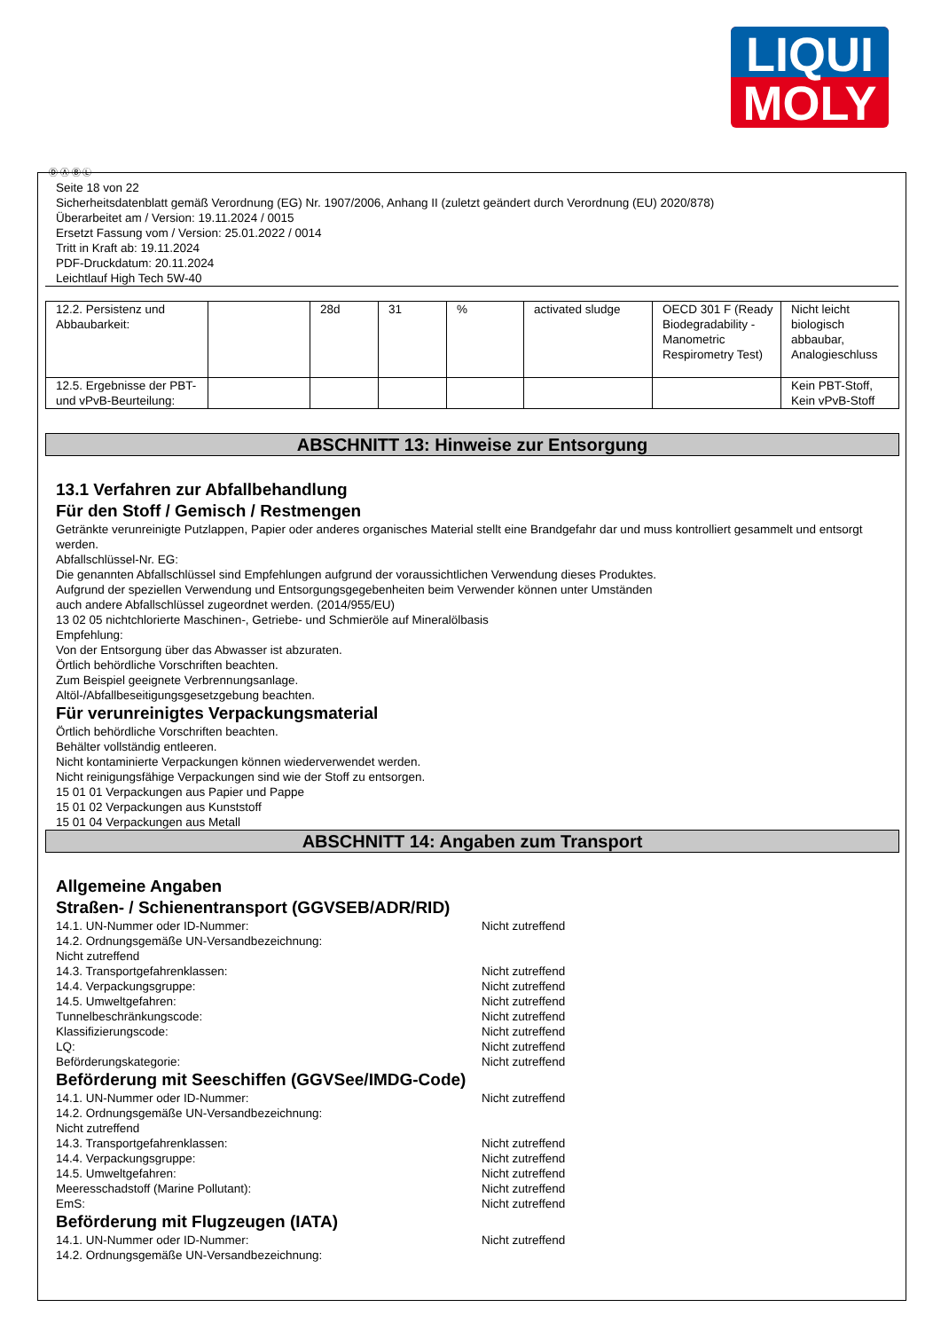LIQUI
MOLY
Ⓓ Ⓐ Ⓑ Ⓛ
Seite 18 von 22
Sicherheitsdatenblatt gemäß Verordnung (EG) Nr. 1907/2006, Anhang II (zuletzt geändert durch Verordnung (EU) 2020/878)
Überarbeitet am / Version: 19.11.2024 / 0015
Ersetzt Fassung vom / Version: 25.01.2022 / 0014
Tritt in Kraft ab: 19.11.2024
PDF-Druckdatum: 20.11.2024
Leichtlauf High Tech 5W-40
| 12.2. Persistenz und Abbaubarkeit: | | 28d | 31 | % | activated sludge | OECD 301 F (Ready Biodegradability - Manometric Respirometry Test) | Nicht leicht biologisch abbaubar, Analogieschluss |
| 12.5. Ergebnisse der PBT- und vPvB-Beurteilung: | | | | | | | Kein PBT-Stoff, Kein vPvB-Stoff |
ABSCHNITT 13: Hinweise zur Entsorgung
13.1 Verfahren zur Abfallbehandlung
Für den Stoff / Gemisch / Restmengen
Getränkte verunreinigte Putzlappen, Papier oder anderes organisches Material stellt eine Brandgefahr dar und muss kontrolliert gesammelt und entsorgt werden.
Abfallschlüssel-Nr. EG:
Die genannten Abfallschlüssel sind Empfehlungen aufgrund der voraussichtlichen Verwendung dieses Produktes.
Aufgrund der speziellen Verwendung und Entsorgungsgegebenheiten beim Verwender können unter Umständen
auch andere Abfallschlüssel zugeordnet werden. (2014/955/EU)
13 02 05 nichtchlorierte Maschinen-, Getriebe- und Schmieröle auf Mineralölbasis
Empfehlung:
Von der Entsorgung über das Abwasser ist abzuraten.
Örtlich behördliche Vorschriften beachten.
Zum Beispiel geeignete Verbrennungsanlage.
Altöl-/Abfallbeseitigungsgesetzgebung beachten.
Für verunreinigtes Verpackungsmaterial
Örtlich behördliche Vorschriften beachten.
Behälter vollständig entleeren.
Nicht kontaminierte Verpackungen können wiederverwendet werden.
Nicht reinigungsfähige Verpackungen sind wie der Stoff zu entsorgen.
15 01 01 Verpackungen aus Papier und Pappe
15 01 02 Verpackungen aus Kunststoff
15 01 04 Verpackungen aus Metall
ABSCHNITT 14: Angaben zum Transport
Allgemeine Angaben
Straßen- / Schienentransport (GGVSEB/ADR/RID)
14.1. UN-Nummer oder ID-Nummer: Nicht zutreffend
14.2. Ordnungsgemäße UN-Versandbezeichnung:
Nicht zutreffend
14.3. Transportgefahrenklassen: Nicht zutreffend
14.4. Verpackungsgruppe: Nicht zutreffend
14.5. Umweltgefahren: Nicht zutreffend
Tunnelbeschränkungscode: Nicht zutreffend
Klassifizierungscode: Nicht zutreffend
LQ: Nicht zutreffend
Beförderungskategorie: Nicht zutreffend
Beförderung mit Seeschiffen (GGVSee/IMDG-Code)
14.1. UN-Nummer oder ID-Nummer: Nicht zutreffend
14.2. Ordnungsgemäße UN-Versandbezeichnung:
Nicht zutreffend
14.3. Transportgefahrenklassen: Nicht zutreffend
14.4. Verpackungsgruppe: Nicht zutreffend
14.5. Umweltgefahren: Nicht zutreffend
Meeresschadstoff (Marine Pollutant): Nicht zutreffend
EmS: Nicht zutreffend
Beförderung mit Flugzeugen (IATA)
14.1. UN-Nummer oder ID-Nummer: Nicht zutreffend
14.2. Ordnungsgemäße UN-Versandbezeichnung: